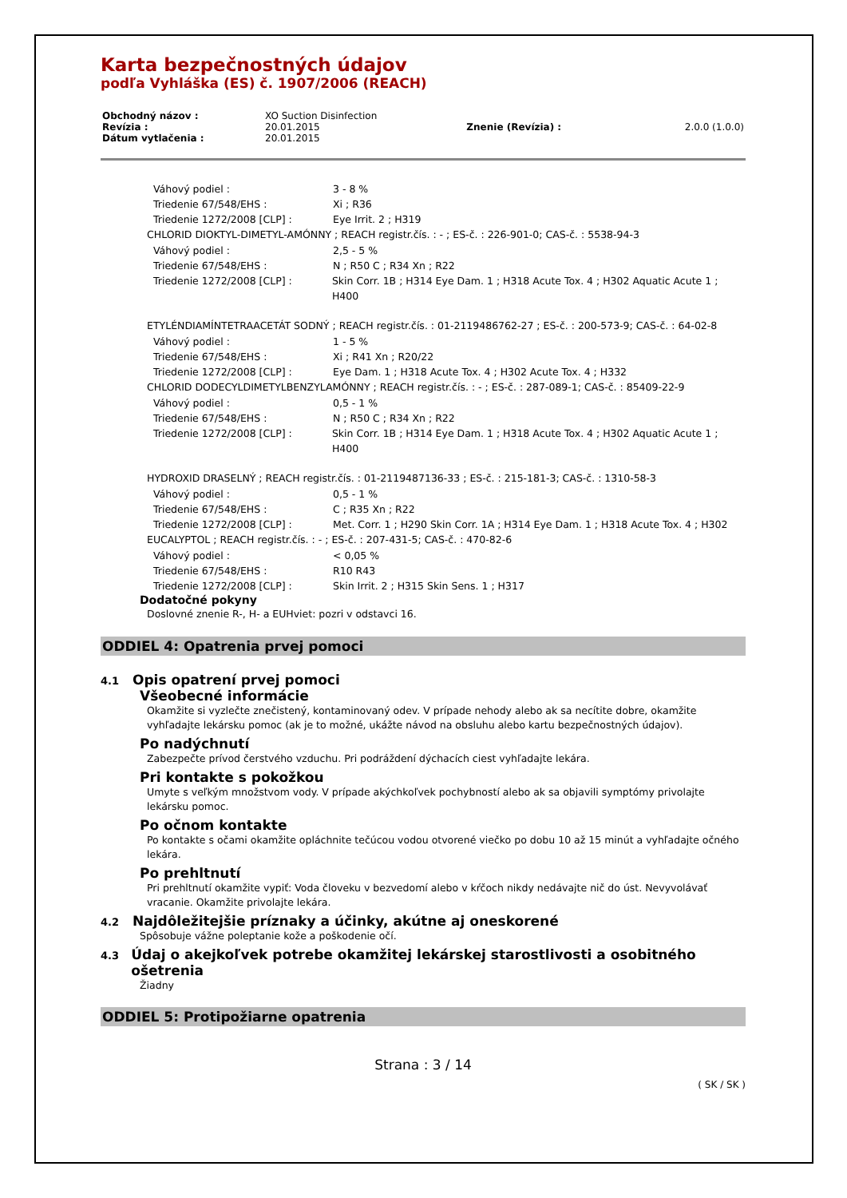Karta bezpečnostných údajov
podľa Vyhláška (ES) č. 1907/2006 (REACH)
| Obchodný názov : | XO Suction Disinfection | | |
| Revízia : | 20.01.2015 | Znenie (Revízia) : | 2.0.0 (1.0.0) |
| Dátum vytlačenia : | 20.01.2015 | | |
Váhový podiel : 3 - 8 %
Triedenie 67/548/EHS : Xi ; R36
Triedenie 1272/2008 [CLP] : Eye Irrit. 2 ; H319
CHLORID DIOKTYL-DIMETYL-AMÓNNY ; REACH registr.čís. : - ; ES-č. : 226-901-0; CAS-č. : 5538-94-3
Váhový podiel : 2,5 - 5 %
Triedenie 67/548/EHS : N ; R50 C ; R34 Xn ; R22
Triedenie 1272/2008 [CLP] : Skin Corr. 1B ; H314 Eye Dam. 1 ; H318 Acute Tox. 4 ; H302 Aquatic Acute 1 ; H400
ETYLÉNDIAMÍNTETRAACETÁT SODNÝ ; REACH registr.čís. : 01-2119486762-27 ; ES-č. : 200-573-9; CAS-č. : 64-02-8
Váhový podiel : 1 - 5 %
Triedenie 67/548/EHS : Xi ; R41 Xn ; R20/22
Triedenie 1272/2008 [CLP] : Eye Dam. 1 ; H318 Acute Tox. 4 ; H302 Acute Tox. 4 ; H332
CHLORID DODECYLDIMETYLBENZYLAMÓNNY ; REACH registr.čís. : - ; ES-č. : 287-089-1; CAS-č. : 85409-22-9
Váhový podiel : 0,5 - 1 %
Triedenie 67/548/EHS : N ; R50 C ; R34 Xn ; R22
Triedenie 1272/2008 [CLP] : Skin Corr. 1B ; H314 Eye Dam. 1 ; H318 Acute Tox. 4 ; H302 Aquatic Acute 1 ; H400
HYDROXID DRASELNÝ ; REACH registr.čís. : 01-2119487136-33 ; ES-č. : 215-181-3; CAS-č. : 1310-58-3
Váhový podiel : 0,5 - 1 %
Triedenie 67/548/EHS : C ; R35 Xn ; R22
Triedenie 1272/2008 [CLP] : Met. Corr. 1 ; H290 Skin Corr. 1A ; H314 Eye Dam. 1 ; H318 Acute Tox. 4 ; H302
EUCALYPTOL ; REACH registr.čís. : - ; ES-č. : 207-431-5; CAS-č. : 470-82-6
Váhový podiel : < 0,05 %
Triedenie 67/548/EHS : R10 R43
Triedenie 1272/2008 [CLP] : Skin Irrit. 2 ; H315 Skin Sens. 1 ; H317
Dodatočné pokyny
Doslovné znenie R-, H- a EUHviet: pozri v odstavci 16.
ODDIEL 4: Opatrenia prvej pomoci
4.1 Opis opatrení prvej pomoci
Všeobecné informácie
Okamžite si vyzlečte znečistený, kontaminovaný odev. V prípade nehody alebo ak sa necítite dobre, okamžite vyhľadajte lekársku pomoc (ak je to možné, ukážte návod na obsluhu alebo kartu bezpečnostných údajov).
Po nadýchnutí
Zabezpečte prívod čerstvého vzduchu. Pri podráždení dýchacích ciest vyhľadajte lekára.
Pri kontakte s pokožkou
Umyte s veľkým množstvom vody. V prípade akýchkoľvek pochybností alebo ak sa objavili symptómy privolajte lekársku pomoc.
Po očnom kontakte
Po kontakte s očami okamžite opláchnite tečúcou vodou otvorené viečko po dobu 10 až 15 minút a vyhľadajte očného lekára.
Po prehltnutí
Pri prehltnutí okamžite vypiť: Voda človeku v bezvedomí alebo v kŕčoch nikdy nedávajte nič do úst. Nevyvolávať vracanie. Okamžite privolajte lekára.
4.2 Najdôležitejšie príznaky a účinky, akútne aj oneskorené
Spôsobuje vážne poleptanie kože a poškodenie očí.
4.3 Údaj o akejkoľvek potrebe okamžitej lekárskej starostlivosti a osobitného ošetrenia
Žiadny
ODDIEL 5: Protipožiarne opatrenia
Strana : 3 / 14
( SK / SK )